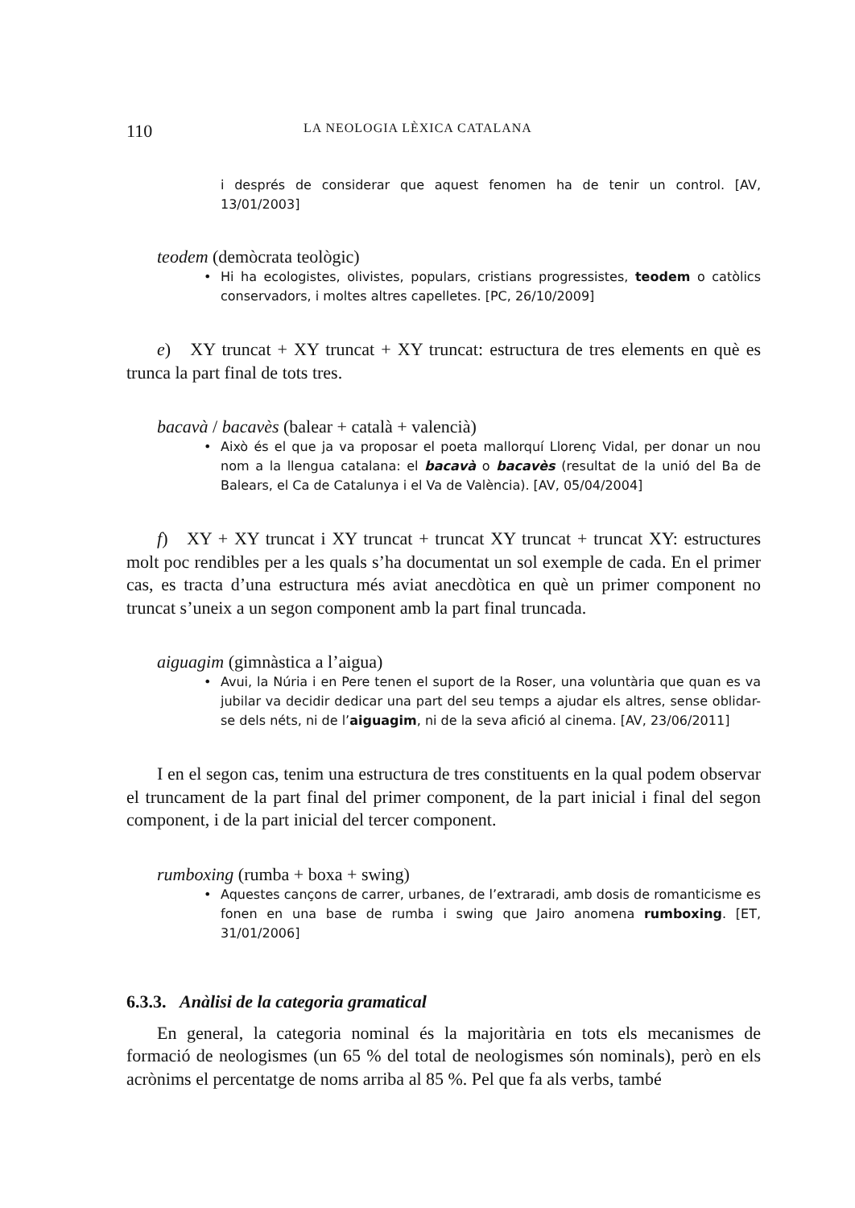110 LA NEOLOGIA LÈXICA CATALANA
i després de considerar que aquest fenomen ha de tenir un control. [AV, 13/01/2003]
teodem (demòcrata teològic)
• Hi ha ecologistes, olivistes, populars, cristians progressistes, teodem o catòlics conservadors, i moltes altres capelletes. [PC, 26/10/2009]
e) XY truncat + XY truncat + XY truncat: estructura de tres elements en què es trunca la part final de tots tres.
bacavà / bacavès (balear + català + valencià)
• Això és el que ja va proposar el poeta mallorquí Llorenç Vidal, per donar un nou nom a la llengua catalana: el bacavà o bacavès (resultat de la unió del Ba de Balears, el Ca de Catalunya i el Va de València). [AV, 05/04/2004]
f) XY + XY truncat i XY truncat + truncat XY truncat + truncat XY: estructures molt poc rendibles per a les quals s’ha documentat un sol exemple de cada. En el primer cas, es tracta d’una estructura més aviat anecdòtica en què un primer component no truncat s’uneix a un segon component amb la part final truncada.
aiguagim (gimnàstica a l’aigua)
• Avui, la Núria i en Pere tenen el suport de la Roser, una voluntària que quan es va jubilar va decidir dedicar una part del seu temps a ajudar els altres, sense oblidar-se dels néts, ni de l’aiguagim, ni de la seva afició al cinema. [AV, 23/06/2011]
I en el segon cas, tenim una estructura de tres constituents en la qual podem observar el truncament de la part final del primer component, de la part inicial i final del segon component, i de la part inicial del tercer component.
rumboxing (rumba + boxa + swing)
• Aquestes cançons de carrer, urbanes, de l’extraradi, amb dosis de romanticisme es fonen en una base de rumba i swing que Jairo anomena rumboxing. [ET, 31/01/2006]
6.3.3. Anàlisi de la categoria gramatical
En general, la categoria nominal és la majoritària en tots els mecanismes de formació de neologismes (un 65 % del total de neologismes són nominals), però en els acrònims el percentatge de noms arriba al 85 %. Pel que fa als verbs, també